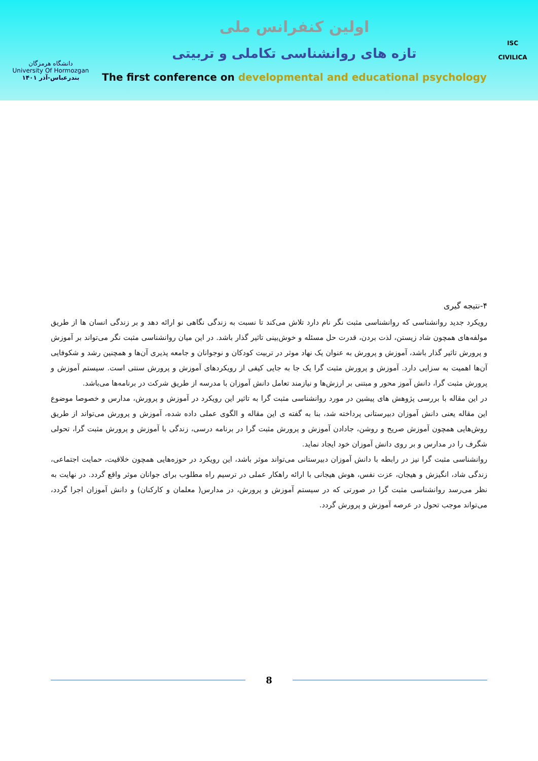دانشگاه هرمزگان
University Of Hormozgan
بندرعباس-آذر ۱۴۰۱
اولین کنفرانس ملی
تازه های روانشناسی تکاملی و تربیتی
The first conference on developmental and educational psychology
ISC
CIVILICA
۴-نتیجه گیری
رویکرد جدید روانشناسی که روانشناسی مثبت نگر نام دارد تلاش می‌کند تا نسبت به زندگی نگاهی نو ارائه دهد و بر زندگی انسان ها از طریق مولفه‌های همچون شاد زیستن، لذت بردن، قدرت حل مسئله و خوش‌بینی تاثیر گذار باشد. در این میان روانشناسی مثبت نگر می‌تواند بر آموزش و پرورش تاثیر گذار باشد، آموزش و پرورش به عنوان یک نهاد موثر در تربیت کودکان و نوجوانان و جامعه پذیری آن‌ها و همچنین رشد و شکوفایی آن‌ها اهمیت به سزایی دارد. آموزش و پرورش مثبت گرا یک جا به جایی کیفی از رویکردهای آموزش و پرورش سنتی است. سیستم آموزش و پرورش مثبت گرا، دانش آموز محور و مبتنی بر ارزش‌ها و نیازمند تعامل دانش آموزان با مدرسه از طریق شرکت در برنامه‌ها می‌باشد.
در این مقاله با بررسی پژوهش های پیشین در مورد روانشناسی مثبت گرا به تاثیر این رویکرد در آموزش و پرورش، مدارس و خصوصا موضوع این مقاله یعنی دانش آموزان دبیرستانی پرداخته شد، بنا به گفته ی این مقاله و الگوی عملی داده شده، آموزش و پرورش می‌تواند از طریق روش‌هایی همچون آموزش صریح و روشن، جادادن آموزش و پرورش مثبت گرا در برنامه درسی، زندگی با آموزش و پرورش مثبت گرا، تحولی شگرف را در مدارس و بر روی دانش آموزان خود ایجاد نماید.
روانشناسی مثبت گرا نیز در رابطه با دانش آموزان دبیرستانی می‌تواند موثر باشد، این رویکرد در حوزه‌هایی همچون خلاقیت، حمایت اجتماعی، زندگی شاد، انگیزش و هیجان، عزت نفس، هوش هیجانی با ارائه راهکار عملی در ترسیم راه مطلوب برای جوانان موثر واقع گردد. در نهایت به نظر می‌رسد روانشناسی مثبت گرا در صورتی که در سیستم آموزش و پرورش، در مدارس( معلمان و کارکنان) و دانش آموزان اجرا گردد، می‌تواند موجب تحول در عرصه آموزش و پرورش گردد.
8